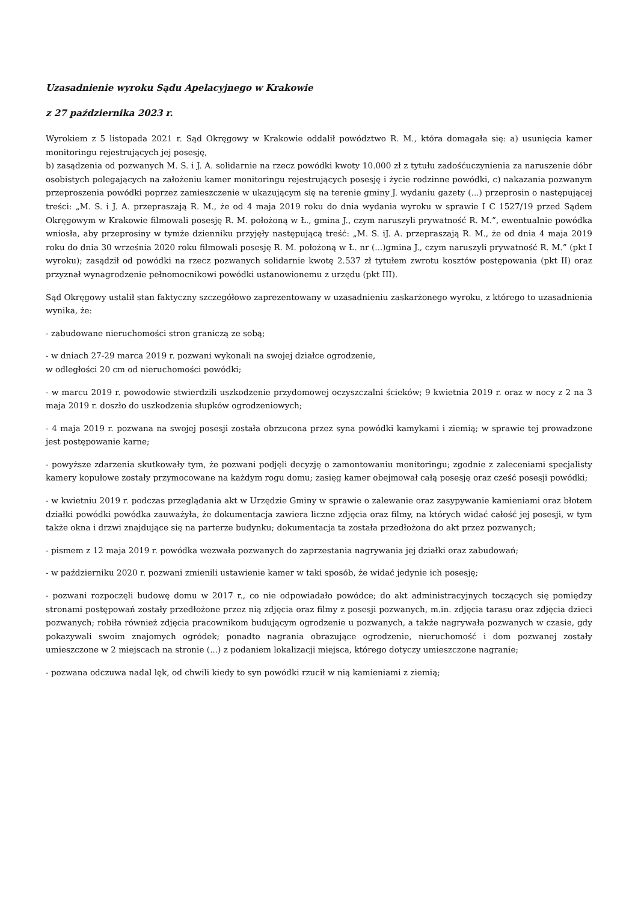Uzasadnienie wyroku Sądu Apelacyjnego w Krakowie
z 27 października 2023 r.
Wyrokiem z 5 listopada 2021 r. Sąd Okręgowy w Krakowie oddalił powództwo R. M., która domagała się: a) usunięcia kamer monitoringu rejestrujących jej posesję,
b) zasądzenia od pozwanych M. S. i J. A. solidarnie na rzecz powódki kwoty 10.000 zł z tytułu zadośćuczynienia za naruszenie dóbr osobistych polegających na założeniu kamer monitoringu rejestrujących posesję i życie rodzinne powódki, c) nakazania pozwanym przeproszenia powódki poprzez zamieszczenie w ukazującym się na terenie gminy J. wydaniu gazety (...) przeprosin o następującej treści: „M. S. i J. A. przepraszają R. M., że od 4 maja 2019 roku do dnia wydania wyroku w sprawie I C 1527/19 przed Sądem Okręgowym w Krakowie filmowali posesję R. M. położoną w Ł., gmina J., czym naruszyli prywatność R. M.”, ewentualnie powódka wniosła, aby przeprosiny w tymże dzienniku przyjęły następującą treść: „M. S. iJ. A. przepraszają R. M., że od dnia 4 maja 2019 roku do dnia 30 września 2020 roku filmowali posesję R. M. położoną w Ł. nr (...)gmina J., czym naruszyli prywatność R. M.” (pkt I wyroku); zasądził od powódki na rzecz pozwanych solidarnie kwotę 2.537 zł tytułem zwrotu kosztów postępowania (pkt II) oraz przyznał wynagrodzenie pełnomocnikowi powódki ustanowionemu z urzędu (pkt III).
Sąd Okręgowy ustalił stan faktyczny szczegółowo zaprezentowany w uzasadnieniu zaskarżonego wyroku, z którego to uzasadnienia wynika, że:
- zabudowane nieruchomości stron graniczą ze sobą;
- w dniach 27-29 marca 2019 r. pozwani wykonali na swojej działce ogrodzenie,
w odległości 20 cm od nieruchomości powódki;
- w marcu 2019 r. powodowie stwierdzili uszkodzenie przydomowej oczyszczalni ścieków; 9 kwietnia 2019 r. oraz w nocy z 2 na 3 maja 2019 r. doszło do uszkodzenia słupków ogrodzeniowych;
- 4 maja 2019 r. pozwana na swojej posesji została obrzucona przez syna powódki kamykami i ziemią; w sprawie tej prowadzone jest postępowanie karne;
- powyższe zdarzenia skutkowały tym, że pozwani podjęli decyzję o zamontowaniu monitoringu; zgodnie z zaleceniami specjalisty kamery kopułowe zostały przymocowane na każdym rogu domu; zasięg kamer obejmował całą posesję oraz cześć posesji powódki;
- w kwietniu 2019 r. podczas przeglądania akt w Urzędzie Gminy w sprawie o zalewanie oraz zasypywanie kamieniami oraz błotem działki powódki powódka zauważyła, że dokumentacja zawiera liczne zdjęcia oraz filmy, na których widać całość jej posesji, w tym także okna i drzwi znajdujące się na parterze budynku; dokumentacja ta została przedłożona do akt przez pozwanych;
- pismem z 12 maja 2019 r. powódka wezwała pozwanych do zaprzestania nagrywania jej działki oraz zabudowań;
- w październiku 2020 r. pozwani zmienili ustawienie kamer w taki sposób, że widać jedynie ich posesję;
- pozwani rozpoczęli budowę domu w 2017 r., co nie odpowiadało powódce; do akt administracyjnych toczących się pomiędzy stronami postępowań zostały przedłożone przez nią zdjęcia oraz filmy z posesji pozwanych, m.in. zdjęcia tarasu oraz zdjęcia dzieci pozwanych; robiła również zdjęcia pracownikom budującym ogrodzenie u pozwanych, a także nagrywała pozwanych w czasie, gdy pokazywali swoim znajomych ogródek; ponadto nagrania obrazujące ogrodzenie, nieruchomość i dom pozwanej zostały umieszczone w 2 miejscach na stronie (...) z podaniem lokalizacji miejsca, którego dotyczy umieszczone nagranie;
- pozwana odczuwa nadal lęk, od chwili kiedy to syn powódki rzucił w nią kamieniami z ziemią;